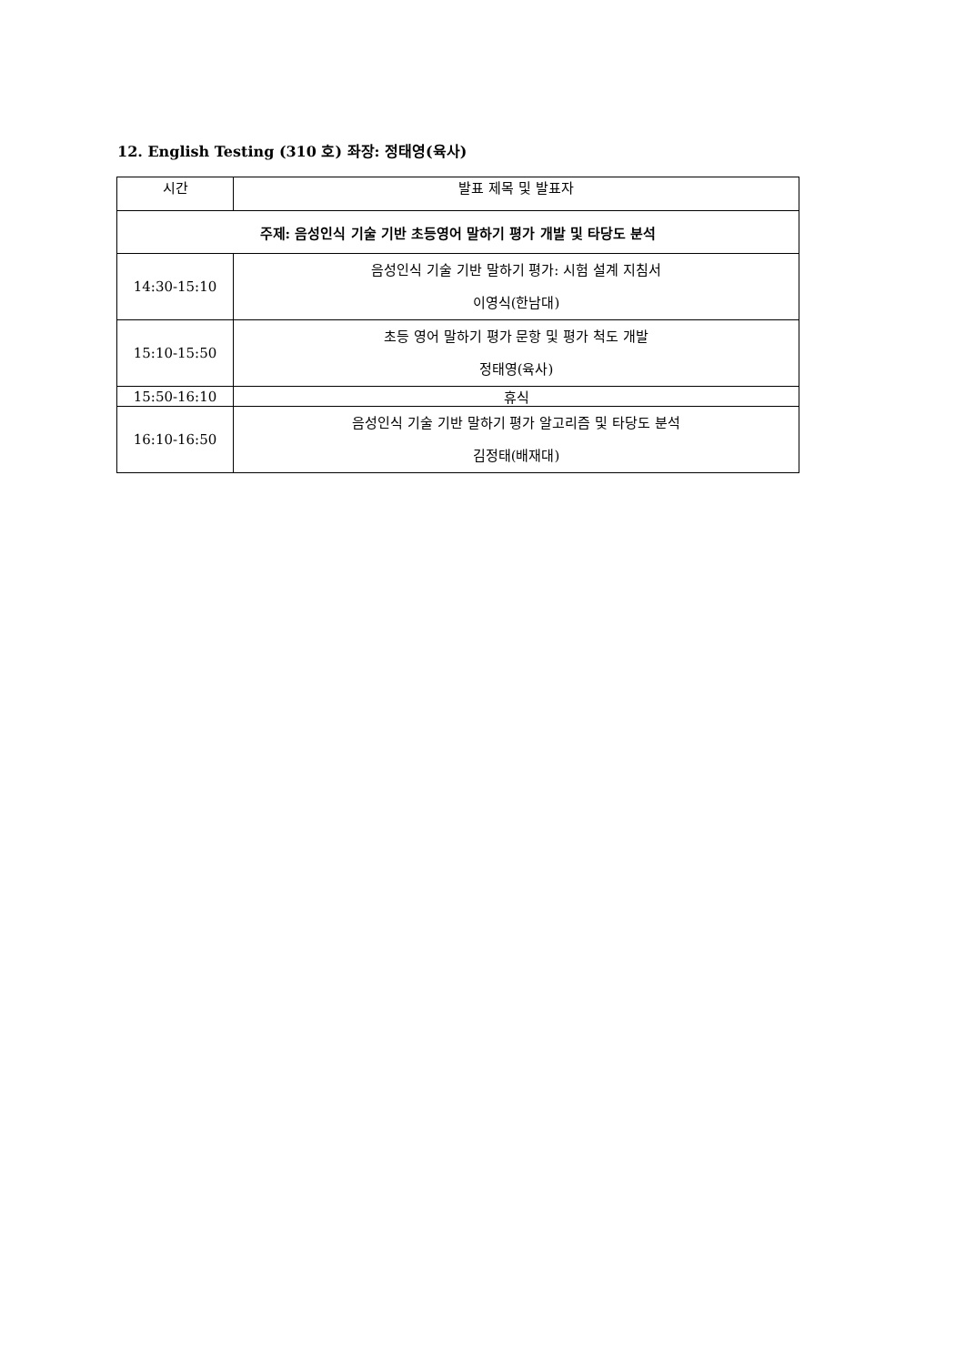12. English Testing (310 호) 좌장: 정태영(육사)
| 시간 | 발표 제목 및 발표자 |
| 주제: 음성인식 기술 기반 초등영어 말하기 평가 개발 및 타당도 분석 | |
| 14:30-15:10 | 음성인식 기술 기반 말하기 평가: 시험 설계 지침서 이영식(한남대) |
| 15:10-15:50 | 초등 영어 말하기 평가 문항 및 평가 척도 개발 정태영(육사) |
| 15:50-16:10 | 휴식 |
| 16:10-16:50 | 음성인식 기술 기반 말하기 평가 알고리즘 및 타당도 분석 김정태(배재대) |